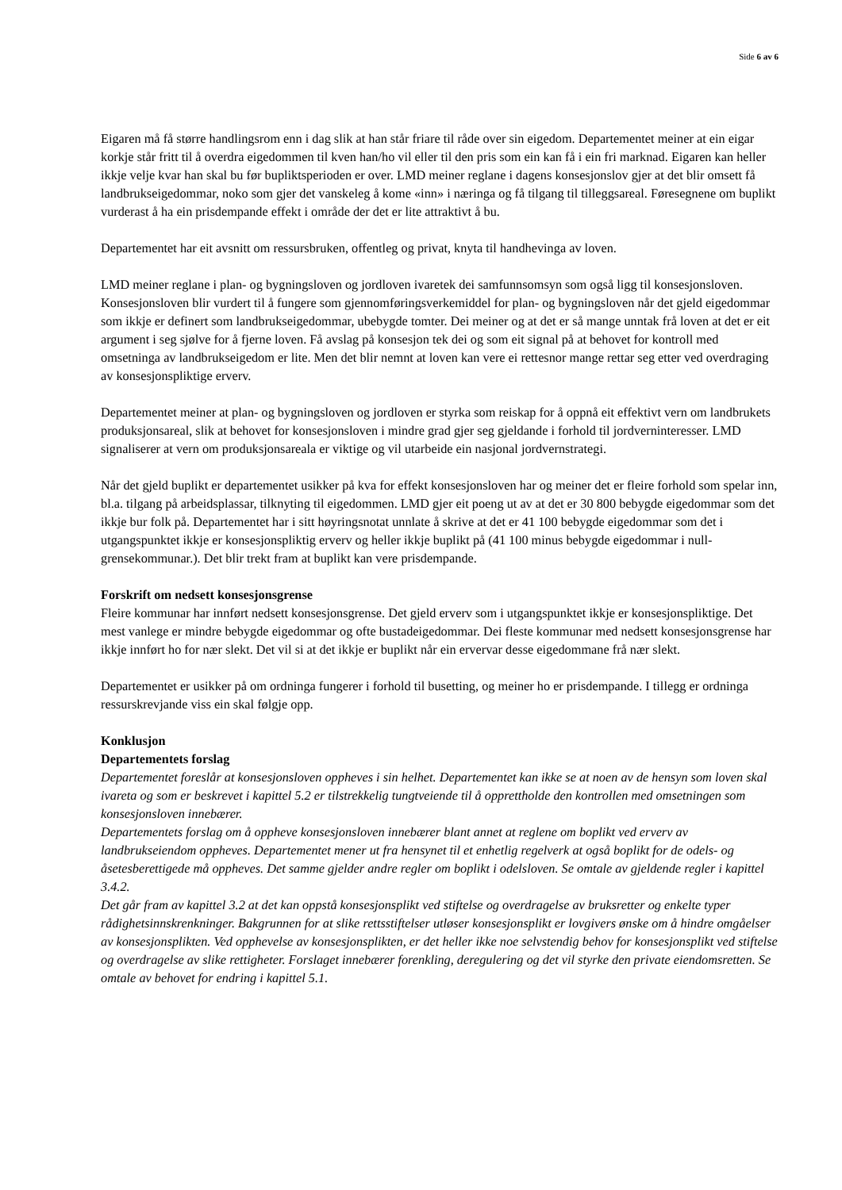Side 6 av 6
Eigaren må få større handlingsrom enn i dag slik at han står friare til råde over sin eigedom. Departementet meiner at ein eigar korkje står fritt til å overdra eigedommen til kven han/ho vil eller til den pris som ein kan få i ein fri marknad. Eigaren kan heller ikkje velje kvar han skal bu før bupliktsperioden er over. LMD meiner reglane i dagens konsesjonslov gjer at det blir omsett få landbrukseigedommar, noko som gjer det vanskeleg å kome «inn» i næringa og få tilgang til tilleggsareal. Føresegnene om buplikt vurderast å ha ein prisdempande effekt i område der det er lite attraktivt å bu.
Departementet har eit avsnitt om ressursbruken, offentleg og privat, knyta til handhevinga av loven.
LMD meiner reglane i plan- og bygningsloven og jordloven ivaretek dei samfunnsomsyn som også ligg til konsesjonsloven. Konsesjonsloven blir vurdert til å fungere som gjennomføringsverkemiddel for plan- og bygningsloven når det gjeld eigedommar som ikkje er definert som landbrukseigedommar, ubebygde tomter. Dei meiner og at det er så mange unntak frå loven at det er eit argument i seg sjølve for å fjerne loven. Få avslag på konsesjon tek dei og som eit signal på at behovet for kontroll med omsetninga av landbrukseigedom er lite. Men det blir nemnt at loven kan vere ei rettesnor mange rettar seg etter ved overdraging av konsesjonspliktige erverv.
Departementet meiner at plan- og bygningsloven og jordloven er styrka som reiskap for å oppnå eit effektivt vern om landbrukets produksjonsareal, slik at behovet for konsesjonsloven i mindre grad gjer seg gjeldande i forhold til jordverninteresser. LMD signaliserer at vern om produksjonsareala er viktige og vil utarbeide ein nasjonal jordvernstrategi.
Når det gjeld buplikt er departementet usikker på kva for effekt konsesjonsloven har og meiner det er fleire forhold som spelar inn, bl.a. tilgang på arbeidsplassar, tilknyting til eigedommen. LMD gjer eit poeng ut av at det er 30 800 bebygde eigedommar som det ikkje bur folk på. Departementet har i sitt høyringsnotat unnlate å skrive at det er 41 100 bebygde eigedommar som det i utgangspunktet ikkje er konsesjonspliktig erverv og heller ikkje buplikt på (41 100 minus bebygde eigedommar i null-grensekommunar.). Det blir trekt fram at buplikt kan vere prisdempande.
Forskrift om nedsett konsesjonsgrense
Fleire kommunar har innført nedsett konsesjonsgrense. Det gjeld erverv som i utgangspunktet ikkje er konsesjonspliktige. Det mest vanlege er mindre bebygde eigedommar og ofte bustadeigedommar. Dei fleste kommunar med nedsett konsesjonsgrense har ikkje innført ho for nær slekt. Det vil si at det ikkje er buplikt når ein ervervar desse eigedommane frå nær slekt.
Departementet er usikker på om ordninga fungerer i forhold til busetting, og meiner ho er prisdempande. I tillegg er ordninga ressurskrevjande viss ein skal følgje opp.
Konklusjon
Departementets forslag
Departementet foreslår at konsesjonsloven oppheves i sin helhet. Departementet kan ikke se at noen av de hensyn som loven skal ivareta og som er beskrevet i kapittel 5.2 er tilstrekkelig tungtveiende til å opprettholde den kontrollen med omsetningen som konsesjonsloven innebærer.
Departementets forslag om å oppheve konsesjonsloven innebærer blant annet at reglene om boplikt ved erverv av landbrukseiendom oppheves. Departementet mener ut fra hensynet til et enhetlig regelverk at også boplikt for de odels- og åsetesberettigede må oppheves. Det samme gjelder andre regler om boplikt i odelsloven. Se omtale av gjeldende regler i kapittel 3.4.2.
Det går fram av kapittel 3.2 at det kan oppstå konsesjonsplikt ved stiftelse og overdragelse av bruksretter og enkelte typer rådighetsinnskrenkninger. Bakgrunnen for at slike rettsstiftelser utløser konsesjonsplikt er lovgivers ønske om å hindre omgåelser av konsesjonsplikten. Ved opphevelse av konsesjonsplikten, er det heller ikke noe selvstendig behov for konsesjonsplikt ved stiftelse og overdragelse av slike rettigheter. Forslaget innebærer forenkling, deregulering og det vil styrke den private eiendomsretten. Se omtale av behovet for endring i kapittel 5.1.